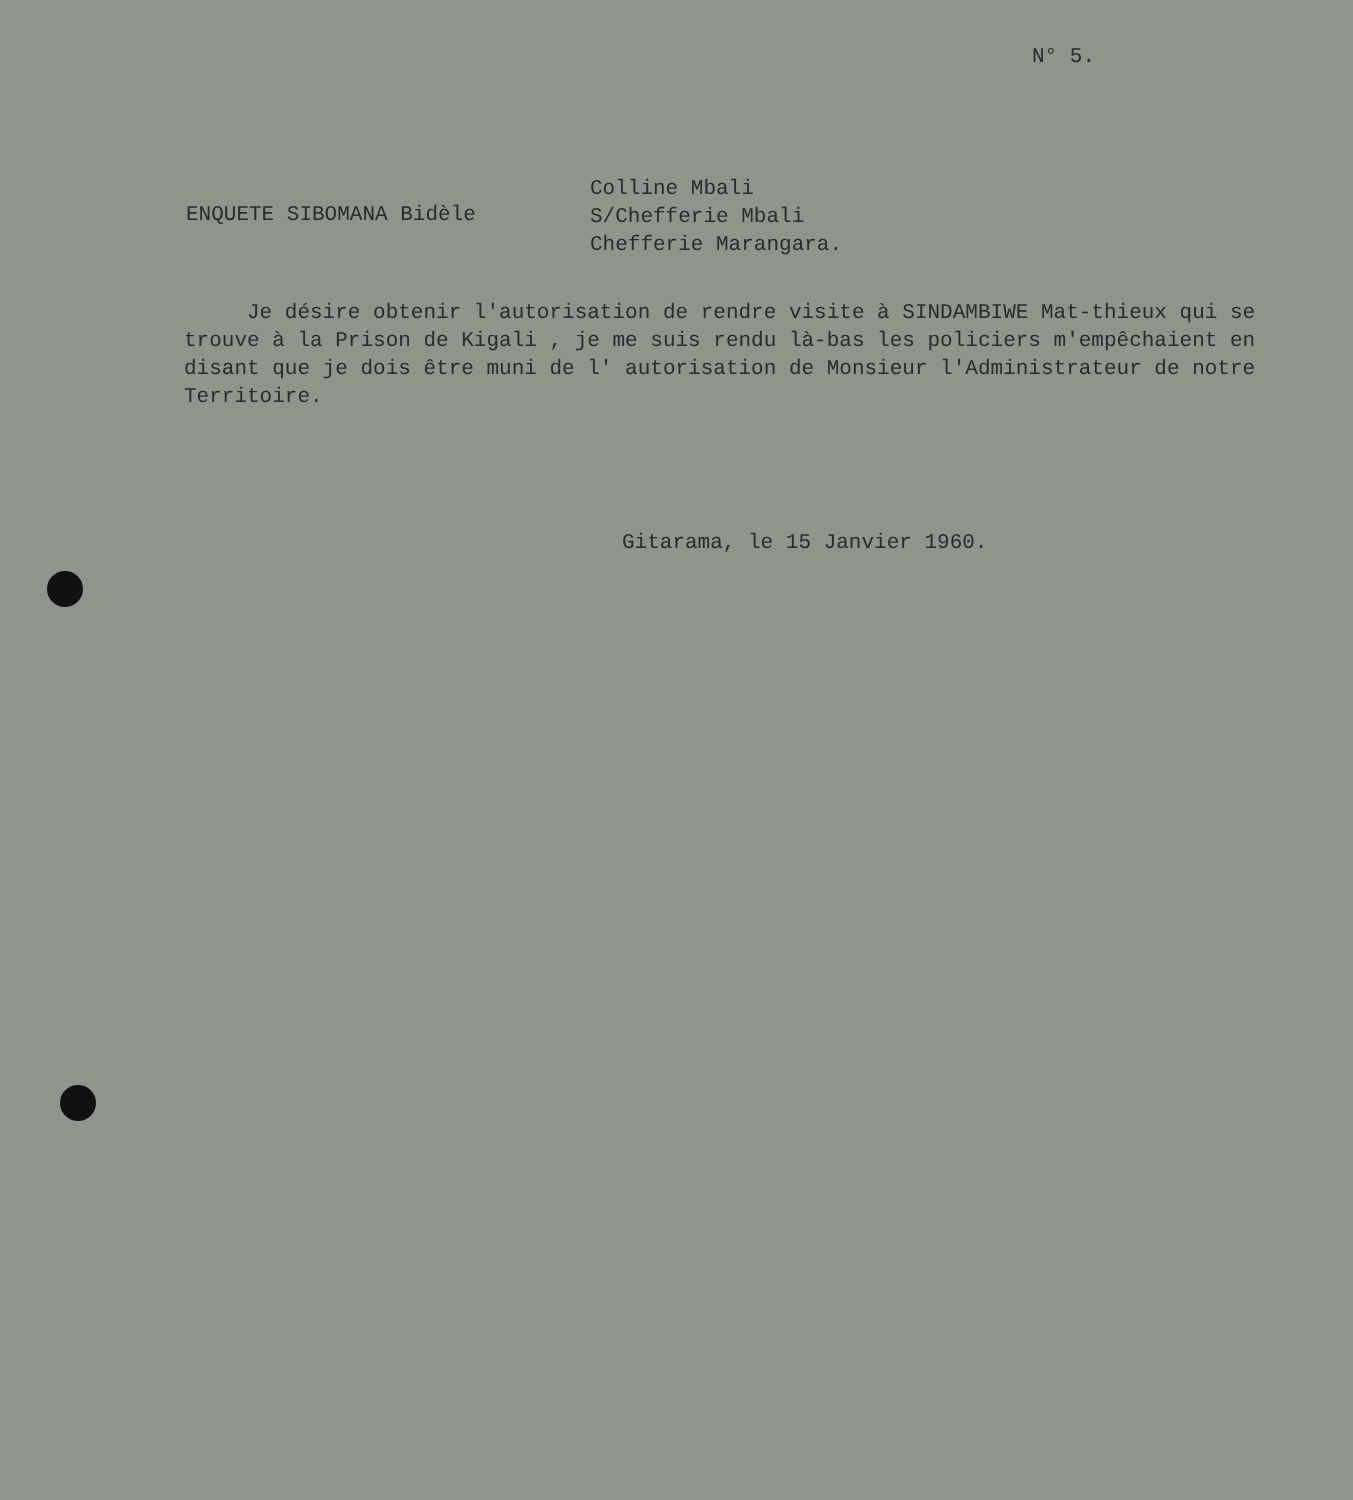N° 5.
ENQUETE SIBOMANA Bidèle
Colline Mbali
S/Chefferie Mbali
Chefferie Marangara.
Je désire obtenir l'autorisation de rendre visite à SINDAMBIWE Mat-thieux qui se trouve à la Prison de Kigali , je me suis rendu là-bas les policiers m'empêchaient en disant que je dois être muni de l' autorisation de Monsieur l'Administrateur de notre Territoire.
Gitarama, le 15 Janvier 1960.